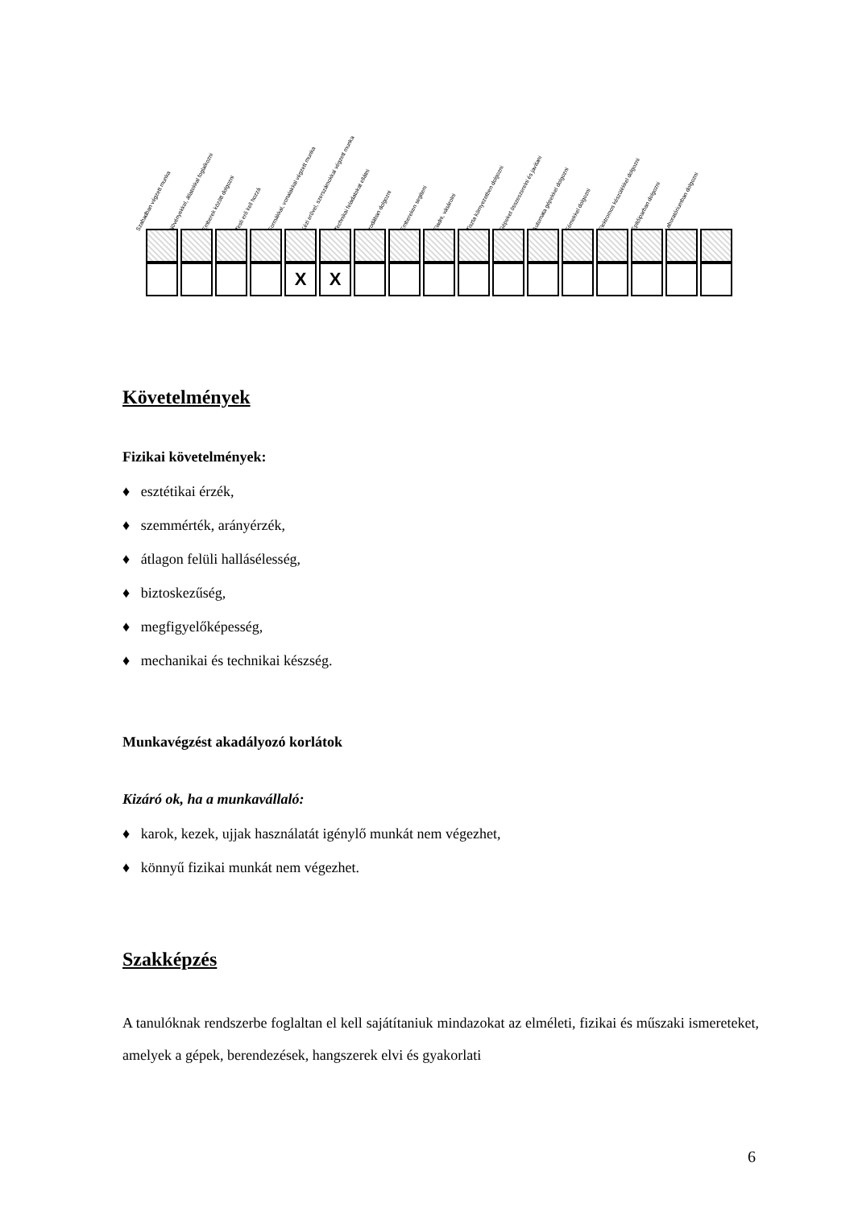Szabadban végzett munka
Növényekkel, állatokkal foglalkozni
Emberek között dolgozni
Testi erő kell hozzá
Formákkal, vonalakkal végzett munka
Kézi erővel, szerszámokkal végzett munka
Technikai feladatokat ellátni
Irodában dolgozni
Embereken segíteni
Eladni, vásárolni
Tiszta környezetben dolgozni
Gépeket összeszerelni és javítani
Automata gépekkel dolgozni
Fémekkel dolgozni
Elektromos készülékkel dolgozni
Építőiparban dolgozni
Laboratóriumban dolgozni
| | | | | X | X | | | | | | | | | | | |
Követelmények
Fizikai követelmények:
♦ esztétikai érzék,
♦ szemmérték, arányérzék,
♦ átlagon felüli hallásélesség,
♦ biztoskezűség,
♦ megfigyelőképesség,
♦ mechanikai és technikai készség.
Munkavégzést akadályozó korlátok
Kizáró ok, ha a munkavállaló:
♦ karok, kezek, ujjak használatát igénylő munkát nem végezhet,
♦ könnyű fizikai munkát nem végezhet.
Szakképzés
A tanulóknak rendszerbe foglaltan el kell sajátítaniuk mindazokat az elméleti, fizikai és műszaki ismereteket, amelyek a gépek, berendezések, hangszerek elvi és gyakorlati
6